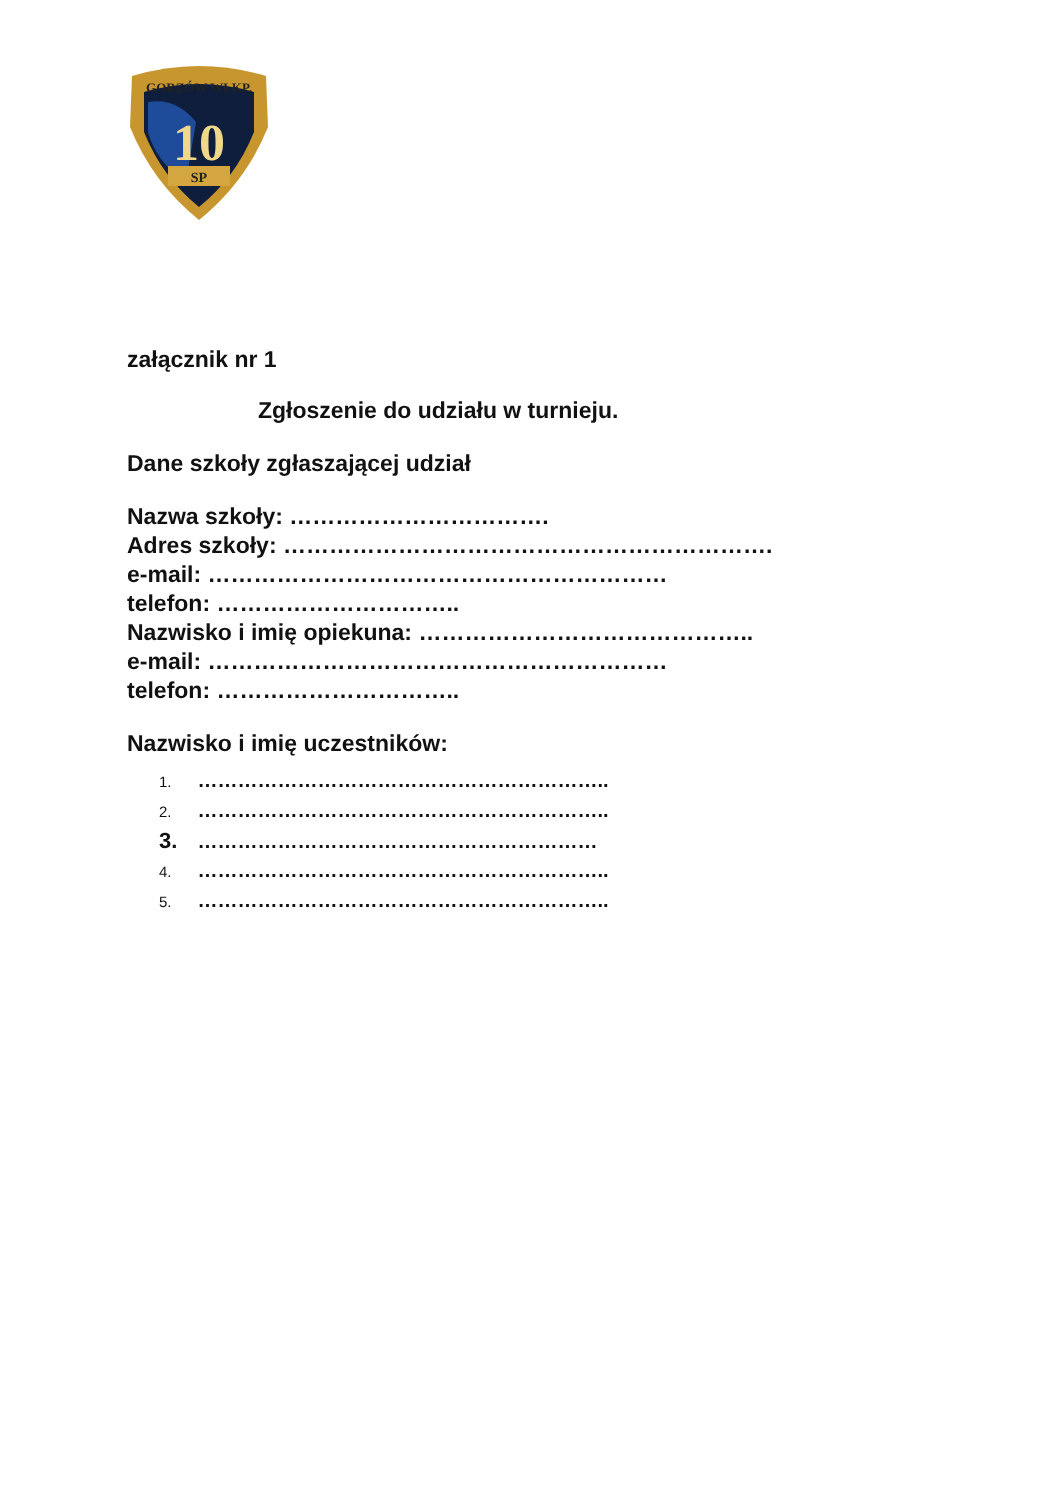10
SP
GORZÓW WLKP.
załącznik nr 1
Zgłoszenie do udziału w turnieju.
Dane szkoły zgłaszającej udział
Nazwa szkoły: …………………………….
Adres szkoły: ……………………………………………………….
e-mail: ……………………………………………………
telefon: …………………………..
Nazwisko i imię opiekuna: ……………………………………..
e-mail: ……………………………………………………
telefon: …………………………..
Nazwisko i imię uczestników:
1. ……………………………………………………..
2. ……………………………………………………..
3. ……………………………………………………
4. ……………………………………………………..
5. ……………………………………………………..